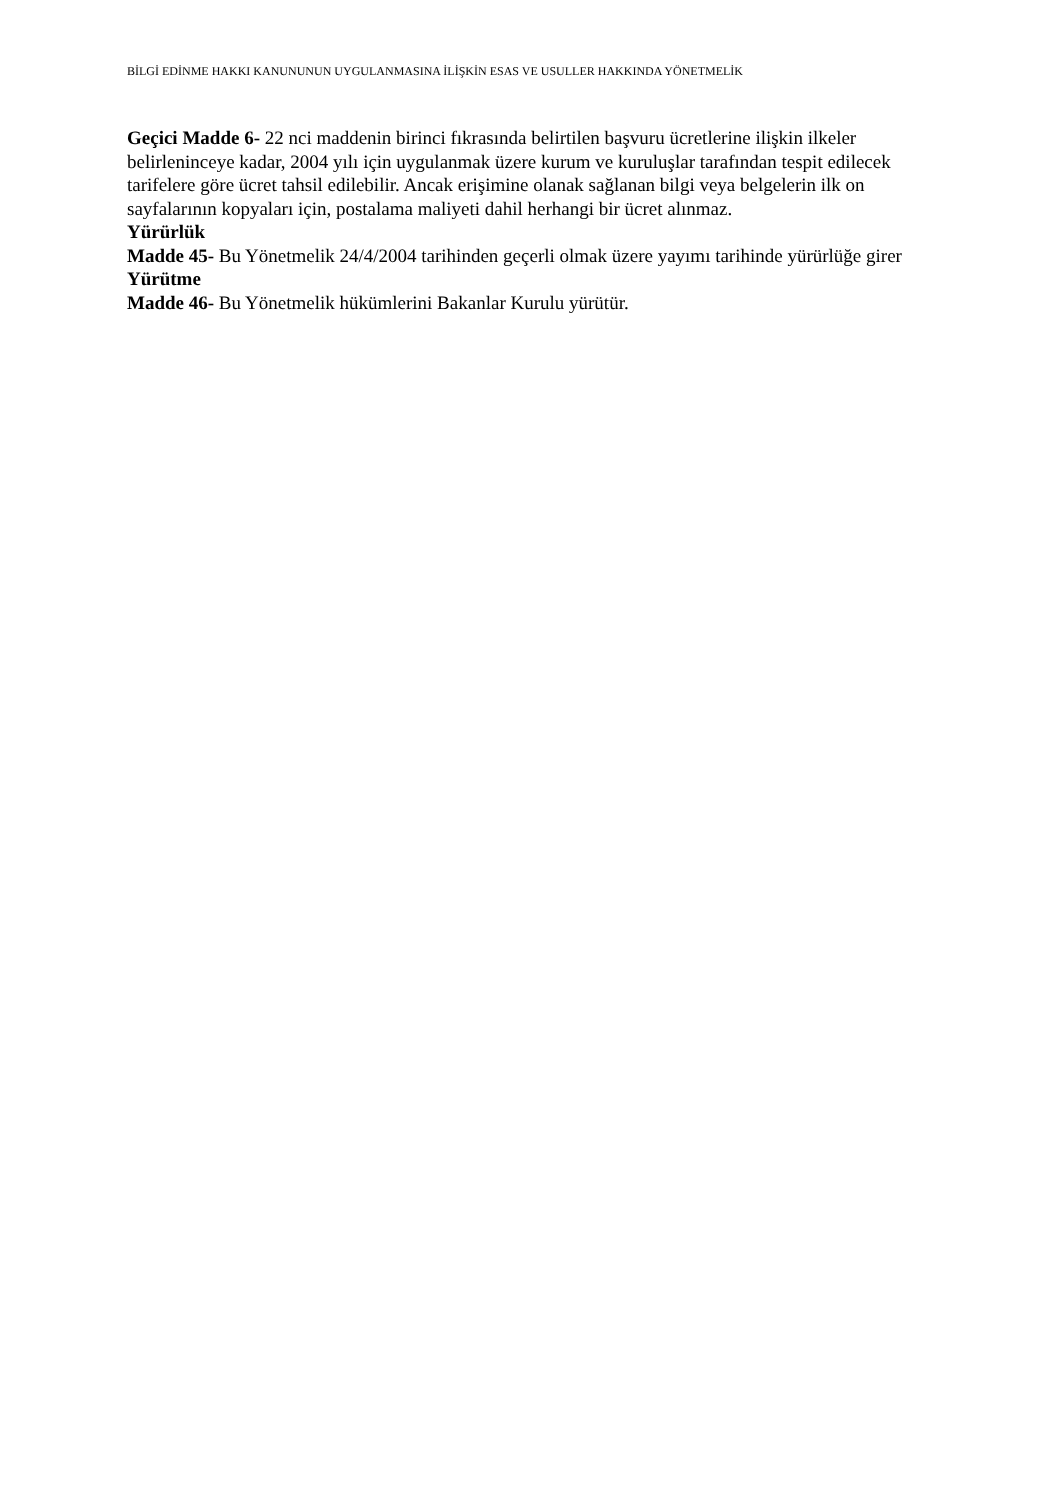BİLGİ EDİNME HAKKI KANUNUNUN UYGULANMASINA İLİŞKİN ESAS VE USULLER HAKKINDA YÖNETMELİK
Geçici Madde 6- 22 nci maddenin birinci fıkrasında belirtilen başvuru ücretlerine ilişkin ilkeler belirleninceye kadar, 2004 yılı için uygulanmak üzere kurum ve kuruluşlar tarafından tespit edilecek tarifelere göre ücret tahsil edilebilir. Ancak erişimine olanak sağlanan bilgi veya belgelerin ilk on sayfalarının kopyaları için, postalama maliyeti dahil herhangi bir ücret alınmaz.
Yürürlük
Madde 45- Bu Yönetmelik 24/4/2004 tarihinden geçerli olmak üzere yayımı tarihinde yürürlüğe girer
Yürütme
Madde 46- Bu Yönetmelik hükümlerini Bakanlar Kurulu yürütür.